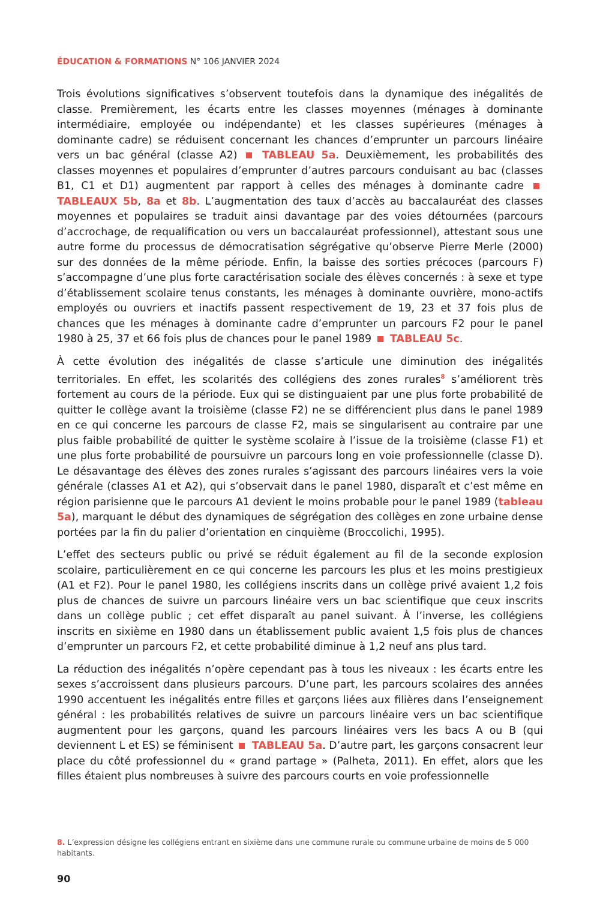ÉDUCATION & FORMATIONS N° 106 JANVIER 2024
Trois évolutions significatives s’observent toutefois dans la dynamique des inégalités de classe. Premièrement, les écarts entre les classes moyennes (ménages à dominante intermédiaire, employée ou indépendante) et les classes supérieures (ménages à dominante cadre) se réduisent concernant les chances d’emprunter un parcours linéaire vers un bac général (classe A2) TABLEAU 5a. Deuxièmement, les probabilités des classes moyennes et populaires d’emprunter d’autres parcours conduisant au bac (classes B1, C1 et D1) augmentent par rapport à celles des ménages à dominante cadre TABLEAUX 5b, 8a et 8b. L’augmentation des taux d’accès au baccalauréat des classes moyennes et populaires se traduit ainsi davantage par des voies détournées (parcours d’accrochage, de requalification ou vers un baccalauréat professionnel), attestant sous une autre forme du processus de démocratisation ségrégative qu’observe Pierre Merle (2000) sur des données de la même période. Enfin, la baisse des sorties précoces (parcours F) s’accompagne d’une plus forte caractérisation sociale des élèves concernés : à sexe et type d’établissement scolaire tenus constants, les ménages à dominante ouvrière, mono-actifs employés ou ouvriers et inactifs passent respectivement de 19, 23 et 37 fois plus de chances que les ménages à dominante cadre d’emprunter un parcours F2 pour le panel 1980 à 25, 37 et 66 fois plus de chances pour le panel 1989 TABLEAU 5c.
À cette évolution des inégalités de classe s’articule une diminution des inégalités territoriales. En effet, les scolarités des collégiens des zones rurales<sup>8</sup> s’améliorent très fortement au cours de la période. Eux qui se distinguaient par une plus forte probabilité de quitter le collège avant la troisième (classe F2) ne se différencient plus dans le panel 1989 en ce qui concerne les parcours de classe F2, mais se singularisent au contraire par une plus faible probabilité de quitter le système scolaire à l’issue de la troisième (classe F1) et une plus forte probabilité de poursuivre un parcours long en voie professionnelle (classe D). Le désavantage des élèves des zones rurales s’agissant des parcours linéaires vers la voie générale (classes A1 et A2), qui s’observait dans le panel 1980, disparaît et c’est même en région parisienne que le parcours A1 devient le moins probable pour le panel 1989 (tableau 5a), marquant le début des dynamiques de ségrégation des collèges en zone urbaine dense portées par la fin du palier d’orientation en cinquième (Broccolichi, 1995).
L’effet des secteurs public ou privé se réduit également au fil de la seconde explosion scolaire, particulièrement en ce qui concerne les parcours les plus et les moins prestigieux (A1 et F2). Pour le panel 1980, les collégiens inscrits dans un collège privé avaient 1,2 fois plus de chances de suivre un parcours linéaire vers un bac scientifique que ceux inscrits dans un collège public ; cet effet disparaît au panel suivant. À l’inverse, les collégiens inscrits en sixième en 1980 dans un établissement public avaient 1,5 fois plus de chances d’emprunter un parcours F2, et cette probabilité diminue à 1,2 neuf ans plus tard.
La réduction des inégalités n’opère cependant pas à tous les niveaux : les écarts entre les sexes s’accroissent dans plusieurs parcours. D’une part, les parcours scolaires des années 1990 accentuent les inégalités entre filles et garçons liées aux filières dans l’enseignement général : les probabilités relatives de suivre un parcours linéaire vers un bac scientifique augmentent pour les garçons, quand les parcours linéaires vers les bacs A ou B (qui deviennent L et ES) se féminisent TABLEAU 5a. D’autre part, les garçons consacrent leur place du côté professionnel du « grand partage » (Palheta, 2011). En effet, alors que les filles étaient plus nombreuses à suivre des parcours courts en voie professionnelle
8. L’expression désigne les collégiens entrant en sixième dans une commune rurale ou commune urbaine de moins de 5 000 habitants.
90